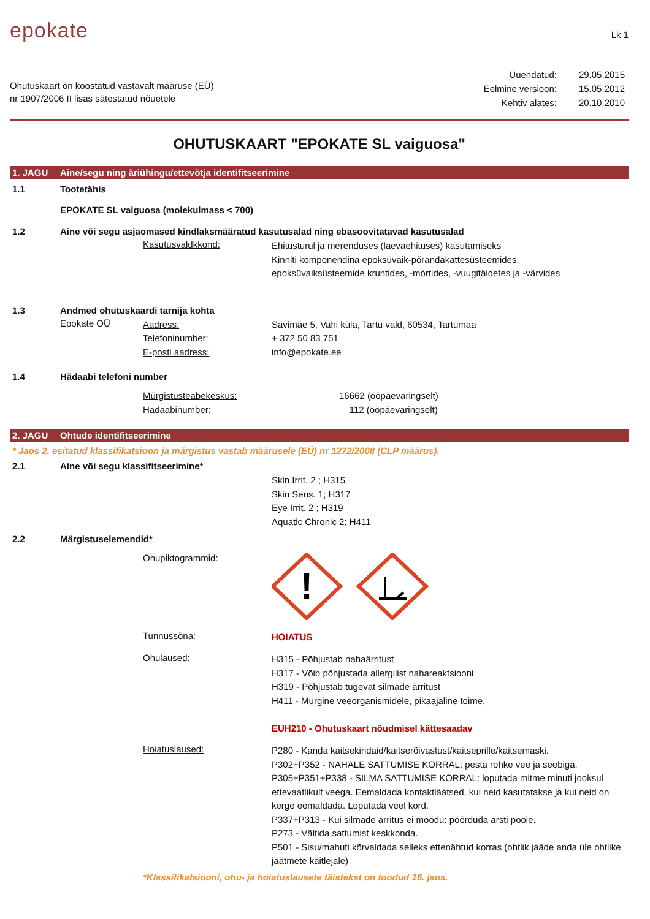epokate
Lk 1
Ohutuskaart on koostatud vastavalt määruse (EÜ)
nr 1907/2006 II lisas sätestatud nõuetele
| Uuendatud: | 29.05.2015 |
| Eelmine versioon: | 15.05.2012 |
| Kehtiv alates: | 20.10.2010 |
OHUTUSKAART "EPOKATE SL vaiguosa"
1. JAGU Aine/segu ning äriühingu/ettevõtja identifitseerimine
1.1 Tootetähis
EPOKATE SL vaiguosa (molekulmass < 700)
1.2 Aine või segu asjaomased kindlaksmääratud kasutusalad ning ebasoovitatavad kasutusalad
Kasutusvaldkkond:
Ehitusturul ja merenduses (laevaehituses) kasutamiseks
Kinniti komponendina epoksüvaik-põrandakattesüsteemides,
epoksüvaiksüsteemide kruntides, -mörtides, -vuugitäidetes ja -värvides
1.3 Andmed ohutuskaardi tarnija kohta
Epokate OÜ
Aadress:
Telefoninumber:
E-posti aadress:
Savimäe 5, Vahi küla, Tartu vald, 60534, Tartumaa
+ 372 50 83 751
info@epokate.ee
1.4 Hädaabi telefoni number
Mürgistusteabekeskus:
Hädaabinumber:
16662 (ööpäevaringselt)
112 (ööpäevaringselt)
2. JAGU Ohtude identifitseerimine
* Jaos 2. esitatud klassifikatsioon ja märgistus vastab määrusele (EÜ) nr 1272/2008 (CLP määrus).
2.1 Aine või segu klassifitseerimine*
Skin Irrit. 2 ; H315
Skin Sens. 1; H317
Eye Irrit. 2 ; H319
Aquatic Chronic 2; H411
2.2 Märgistuselemendid*
Ohupiktogrammid:
!
Tunnussõna:
HOIATUS
Ohulaused:
H315 - Põhjustab nahaärritust
H317 - Võib põhjustada allergilist nahareaktsiooni
H319 - Põhjustab tugevat silmade ärritust
H411 - Mürgine veeorganismidele, pikaajaline toime.
EUH210 - Ohutuskaart nõudmisel kättesaadav
Hoiatuslaused:
P280 - Kanda kaitsekindaid/kaitserõivastust/kaitseprille/kaitsemaski.
P302+P352 - NAHALE SATTUMISE KORRAL: pesta rohke vee ja seebiga.
P305+P351+P338 - SILMA SATTUMISE KORRAL: loputada mitme minuti jooksul ettevaatlikult veega. Eemaldada kontaktläätsed, kui neid kasutatakse ja kui neid on kerge eemaldada. Loputada veel kord.
P337+P313 - Kui silmade ärritus ei möödu: pöörduda arsti poole.
P273 - Vältida sattumist keskkonda.
P501 - Sisu/mahuti kõrvaldada selleks ettenähtud korras (ohtlik jääde anda üle ohtlike jäätmete käitlejale)
*Klassifikatsiooni, ohu- ja hoiatuslausete täistekst on toodud 16. jaos.